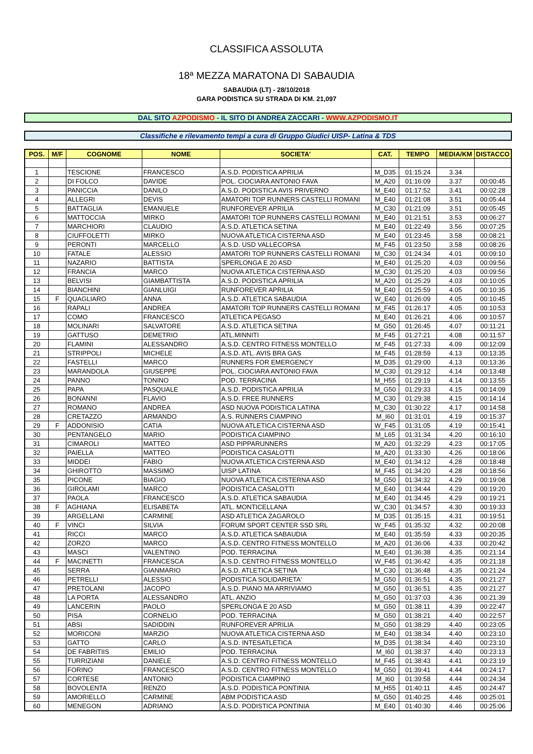CLASSIFICA ASSOLUTA
18ª MEZZA MARATONA DI SABAUDIA
SABAUDIA (LT) - 28/10/2018
GARA PODISTICA SU STRADA DI KM. 21,097
DAL SITO AZPODISMO - IL SITO DI ANDREA ZACCARI - WWW.AZPODISMO.IT
Classifiche e rilevamento tempi a cura di Gruppo Giudici UISP- Latina & TDS
| POS. | M/F | COGNOME | NOME | SOCIETA' | CAT. | TEMPO | MEDIA/KM | DISTACCO |
| --- | --- | --- | --- | --- | --- | --- | --- | --- |
| 1 | | TESCIONE | FRANCESCO | A.S.D. PODISTICA APRILIA | M_D35 | 01:15:24 | 3.34 | |
| 2 | | DI FOLCO | DAVIDE | POL. CIOCIARA ANTONIO FAVA | M_A20 | 01:16:09 | 3.37 | 00:00:45 |
| 3 | | PANICCIA | DANILO | A.S.D. PODISTICA AVIS PRIVERNO | M_E40 | 01:17:52 | 3.41 | 00:02:28 |
| 4 | | ALLEGRI | DEVIS | AMATORI TOP RUNNERS CASTELLI ROMANI | M_E40 | 01:21:08 | 3.51 | 00:05:44 |
| 5 | | BATTAGLIA | EMANUELE | RUNFOREVER APRILIA | M_C30 | 01:21:09 | 3.51 | 00:05:45 |
| 6 | | MATTOCCIA | MIRKO | AMATORI TOP RUNNERS CASTELLI ROMANI | M_E40 | 01:21:51 | 3.53 | 00:06:27 |
| 7 | | MARCHIORI | CLAUDIO | A.S.D. ATLETICA SETINA | M_E40 | 01:22:49 | 3.56 | 00:07:25 |
| 8 | | CIUFFOLETTI | MIRKO | NUOVA ATLETICA CISTERNA ASD | M_E40 | 01:23:45 | 3.58 | 00:08:21 |
| 9 | | PERONTI | MARCELLO | A.S.D. USD VALLECORSA | M_F45 | 01:23:50 | 3.58 | 00:08:26 |
| 10 | | FATALE | ALESSIO | AMATORI TOP RUNNERS CASTELLI ROMANI | M_C30 | 01:24:34 | 4.01 | 00:09:10 |
| 11 | | NAZARIO | BATTISTA | SPERLONGA E 20 ASD | M_E40 | 01:25:20 | 4.03 | 00:09:56 |
| 12 | | FRANCIA | MARCO | NUOVA ATLETICA CISTERNA ASD | M_C30 | 01:25:20 | 4.03 | 00:09:56 |
| 13 | | BELVISI | GIAMBATTISTA | A.S.D. PODISTICA APRILIA | M_A20 | 01:25:29 | 4.03 | 00:10:05 |
| 14 | | BIANCHINI | GIANLUIGI | RUNFOREVER APRILIA | M_E40 | 01:25:59 | 4.05 | 00:10:35 |
| 15 | F | QUAGLIARO | ANNA | A.S.D. ATLETICA SABAUDIA | W_E40 | 01:26:09 | 4.05 | 00:10:45 |
| 16 | | RAPALI | ANDREA | AMATORI TOP RUNNERS CASTELLI ROMANI | M_F45 | 01:26:17 | 4.05 | 00:10:53 |
| 17 | | COMO | FRANCESCO | ATLETICA PEGASO | M_E40 | 01:26:21 | 4.06 | 00:10:57 |
| 18 | | MOLINARI | SALVATORE | A.S.D. ATLETICA SETINA | M_G50 | 01:26:45 | 4.07 | 00:11:21 |
| 19 | | GATTUSO | DEMETRIO | ATL.MINNITI | M_F45 | 01:27:21 | 4.08 | 00:11:57 |
| 20 | | FLAMINI | ALESSANDRO | A.S.D. CENTRO FITNESS MONTELLO | M_F45 | 01:27:33 | 4.09 | 00:12:09 |
| 21 | | STRIPPOLI | MICHELE | A.S.D. ATL. AVIS BRA GAS | M_F45 | 01:28:59 | 4.13 | 00:13:35 |
| 22 | | FASTELLI | MARCO | RUNNERS FOR EMERGENCY | M_D35 | 01:29:00 | 4.13 | 00:13:36 |
| 23 | | MARANDOLA | GIUSEPPE | POL. CIOCIARA ANTONIO FAVA | M_C30 | 01:29:12 | 4.14 | 00:13:48 |
| 24 | | PANNO | TONINO | POD. TERRACINA | M_H55 | 01:29:19 | 4.14 | 00:13:55 |
| 25 | | PAPA | PASQUALE | A.S.D. PODISTICA APRILIA | M_G50 | 01:29:33 | 4.15 | 00:14:09 |
| 26 | | BONANNI | FLAVIO | A.S.D. FREE RUNNERS | M_C30 | 01:29:38 | 4.15 | 00:14:14 |
| 27 | | ROMANO | ANDREA | ASD NUOVA PODISTICA LATINA | M_C30 | 01:30:22 | 4.17 | 00:14:58 |
| 28 | | CRETAZZO | ARMANDO | A.S. RUNNERS CIAMPINO | M_I60 | 01:31:01 | 4.19 | 00:15:37 |
| 29 | F | ADDONISIO | CATIA | NUOVA ATLETICA CISTERNA ASD | W_F45 | 01:31:05 | 4.19 | 00:15:41 |
| 30 | | PENTANGELO | MARIO | PODISTICA CIAMPINO | M_L65 | 01:31:34 | 4.20 | 00:16:10 |
| 31 | | CIMAROLI | MATTEO | ASD PIPPARUNNERS | M_A20 | 01:32:29 | 4.23 | 00:17:05 |
| 32 | | PAIELLA | MATTEO | PODISTICA CASALOTTI | M_A20 | 01:33:30 | 4.26 | 00:18:06 |
| 33 | | MIDDEI | FABIO | NUOVA ATLETICA CISTERNA ASD | M_E40 | 01:34:12 | 4.28 | 00:18:48 |
| 34 | | GHIROTTO | MASSIMO | UISP LATINA | M_F45 | 01:34:20 | 4.28 | 00:18:56 |
| 35 | | PICONE | BIAGIO | NUOVA ATLETICA CISTERNA ASD | M_G50 | 01:34:32 | 4.29 | 00:19:08 |
| 36 | | GIROLAMI | MARCO | PODISTICA CASALOTTI | M_E40 | 01:34:44 | 4.29 | 00:19:20 |
| 37 | | PAOLA | FRANCESCO | A.S.D. ATLETICA SABAUDIA | M_E40 | 01:34:45 | 4.29 | 00:19:21 |
| 38 | F | AGHIANA | ELISABETA | ATL. MONTICELLANA | W_C30 | 01:34:57 | 4.30 | 00:19:33 |
| 39 | | ARGELLANI | CARMINE | ASD ATLETICA ZAGAROLO | M_D35 | 01:35:15 | 4.31 | 00:19:51 |
| 40 | F | VINCI | SILVIA | FORUM SPORT CENTER SSD SRL | W_F45 | 01:35:32 | 4.32 | 00:20:08 |
| 41 | | RICCI | MARCO | A.S.D. ATLETICA SABAUDIA | M_E40 | 01:35:59 | 4.33 | 00:20:35 |
| 42 | | ZORZO | MARCO | A.S.D. CENTRO FITNESS MONTELLO | M_A20 | 01:36:06 | 4.33 | 00:20:42 |
| 43 | | MASCI | VALENTINO | POD. TERRACINA | M_E40 | 01:36:38 | 4.35 | 00:21:14 |
| 44 | F | MACINETTI | FRANCESCA | A.S.D. CENTRO FITNESS MONTELLO | W_F45 | 01:36:42 | 4.35 | 00:21:18 |
| 45 | | SERRA | GIANMARIO | A.S.D. ATLETICA SETINA | M_C30 | 01:36:48 | 4.35 | 00:21:24 |
| 46 | | PETRELLI | ALESSIO | PODISTICA SOLIDARIETA' | M_G50 | 01:36:51 | 4.35 | 00:21:27 |
| 47 | | PRETOLANI | JACOPO | A.S.D. PIANO MA ARRIVIAMO | M_G50 | 01:36:51 | 4.35 | 00:21:27 |
| 48 | | LA PORTA | ALESSANDRO | ATL. ANZIO | M_G50 | 01:37:03 | 4.36 | 00:21:39 |
| 49 | | LANCERIN | PAOLO | SPERLONGA E 20 ASD | M_G50 | 01:38:11 | 4.39 | 00:22:47 |
| 50 | | PISA | CORNELIO | POD. TERRACINA | M_G50 | 01:38:21 | 4.40 | 00:22:57 |
| 51 | | ABSI | SADIDDIN | RUNFOREVER APRILIA | M_G50 | 01:38:29 | 4.40 | 00:23:05 |
| 52 | | MORICONI | MARZIO | NUOVA ATLETICA CISTERNA ASD | M_E40 | 01:38:34 | 4.40 | 00:23:10 |
| 53 | | GATTO | CARLO | A.S.D. INTESATLETICA | M_D35 | 01:38:34 | 4.40 | 00:23:10 |
| 54 | | DE FABRITIIS | EMILIO | POD. TERRACINA | M_I60 | 01:38:37 | 4.40 | 00:23:13 |
| 55 | | TURRIZIANI | DANIELE | A.S.D. CENTRO FITNESS MONTELLO | M_F45 | 01:38:43 | 4.41 | 00:23:19 |
| 56 | | FORINO | FRANCESCO | A.S.D. CENTRO FITNESS MONTELLO | M_G50 | 01:39:41 | 4.44 | 00:24:17 |
| 57 | | CORTESE | ANTONIO | PODISTICA CIAMPINO | M_I60 | 01:39:58 | 4.44 | 00:24:34 |
| 58 | | BOVOLENTA | RENZO | A.S.D. PODISTICA PONTINIA | M_H55 | 01:40:11 | 4.45 | 00:24:47 |
| 59 | | AMORIELLO | CARMINE | ABM PODISTICA ASD | M_G50 | 01:40:25 | 4.46 | 00:25:01 |
| 60 | | MENEGON | ADRIANO | A.S.D. PODISTICA PONTINIA | M_E40 | 01:40:30 | 4.46 | 00:25:06 |